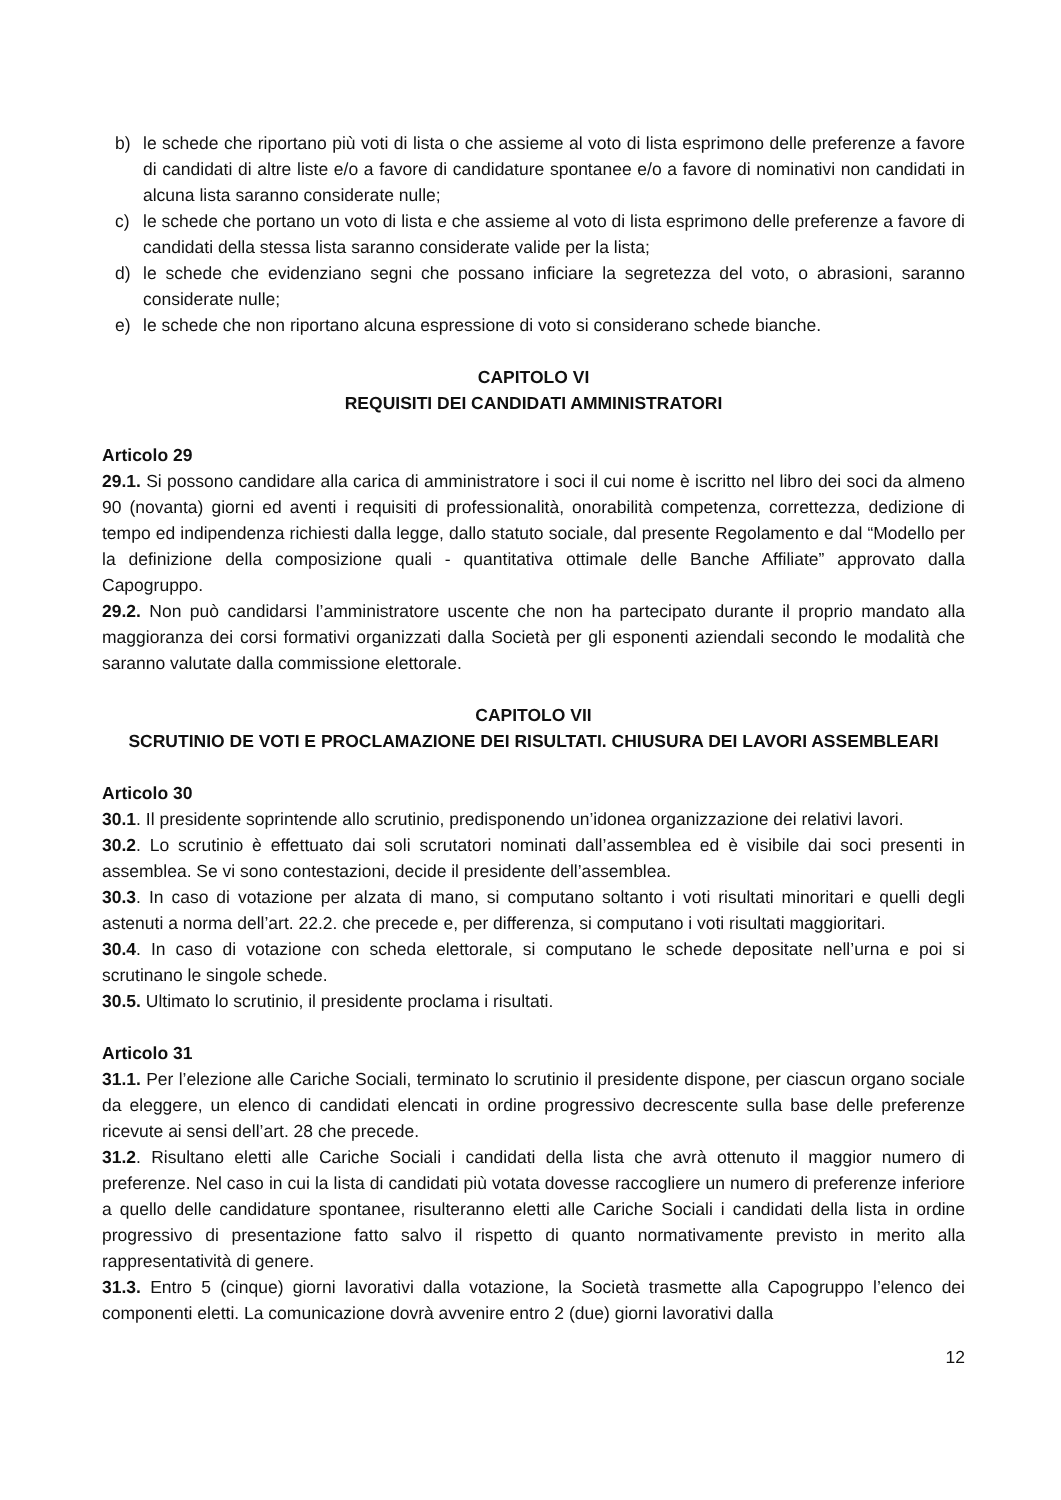b) le schede che riportano più voti di lista o che assieme al voto di lista esprimono delle preferenze a favore di candidati di altre liste e/o a favore di candidature spontanee e/o a favore di nominativi non candidati in alcuna lista saranno considerate nulle;
c) le schede che portano un voto di lista e che assieme al voto di lista esprimono delle preferenze a favore di candidati della stessa lista saranno considerate valide per la lista;
d) le schede che evidenziano segni che possano inficiare la segretezza del voto, o abrasioni, saranno considerate nulle;
e) le schede che non riportano alcuna espressione di voto si considerano schede bianche.
CAPITOLO VI
REQUISITI DEI CANDIDATI AMMINISTRATORI
Articolo 29
29.1. Si possono candidare alla carica di amministratore i soci il cui nome è iscritto nel libro dei soci da almeno 90 (novanta) giorni ed aventi i requisiti di professionalità, onorabilità competenza, correttezza, dedizione di tempo ed indipendenza richiesti dalla legge, dallo statuto sociale, dal presente Regolamento e dal “Modello per la definizione della composizione quali - quantitativa ottimale delle Banche Affiliate” approvato dalla Capogruppo.
29.2. Non può candidarsi l’amministratore uscente che non ha partecipato durante il proprio mandato alla maggioranza dei corsi formativi organizzati dalla Società per gli esponenti aziendali secondo le modalità che saranno valutate dalla commissione elettorale.
CAPITOLO VII
SCRUTINIO DE VOTI E PROCLAMAZIONE DEI RISULTATI. CHIUSURA DEI LAVORI ASSEMBLEARI
Articolo 30
30.1. Il presidente soprintende allo scrutinio, predisponendo un’idonea organizzazione dei relativi lavori.
30.2. Lo scrutinio è effettuato dai soli scrutatori nominati dall’assemblea ed è visibile dai soci presenti in assemblea. Se vi sono contestazioni, decide il presidente dell’assemblea.
30.3. In caso di votazione per alzata di mano, si computano soltanto i voti risultati minoritari e quelli degli astenuti a norma dell’art. 22.2. che precede e, per differenza, si computano i voti risultati maggioritari.
30.4. In caso di votazione con scheda elettorale, si computano le schede depositate nell’urna e poi si scrutinano le singole schede.
30.5. Ultimato lo scrutinio, il presidente proclama i risultati.
Articolo 31
31.1. Per l’elezione alle Cariche Sociali, terminato lo scrutinio il presidente dispone, per ciascun organo sociale da eleggere, un elenco di candidati elencati in ordine progressivo decrescente sulla base delle preferenze ricevute ai sensi dell’art. 28 che precede.
31.2. Risultano eletti alle Cariche Sociali i candidati della lista che avrà ottenuto il maggior numero di preferenze. Nel caso in cui la lista di candidati più votata dovesse raccogliere un numero di preferenze inferiore a quello delle candidature spontanee, risulteranno eletti alle Cariche Sociali i candidati della lista in ordine progressivo di presentazione fatto salvo il rispetto di quanto normativamente previsto in merito alla rappresentatività di genere.
31.3. Entro 5 (cinque) giorni lavorativi dalla votazione, la Società trasmette alla Capogruppo l’elenco dei componenti eletti. La comunicazione dovrà avvenire entro 2 (due) giorni lavorativi dalla
12